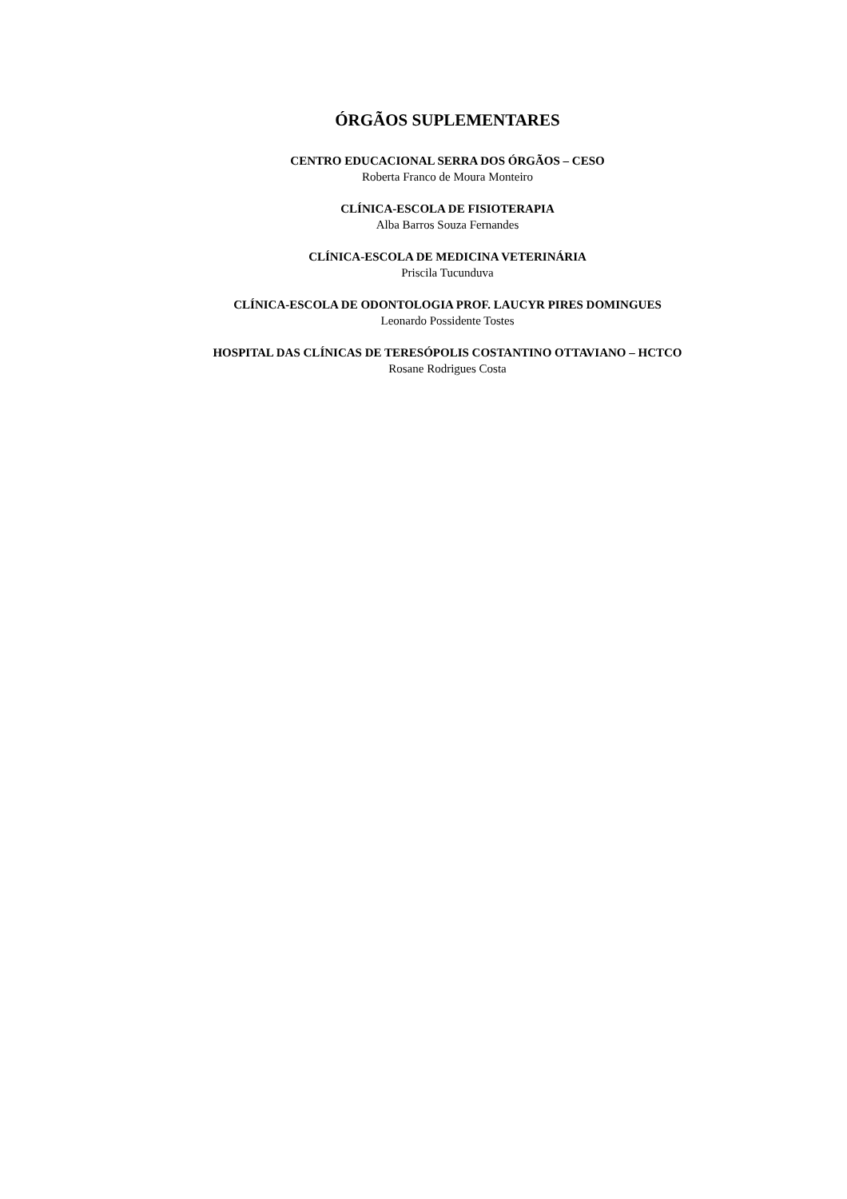ÓRGÃOS SUPLEMENTARES
CENTRO EDUCACIONAL SERRA DOS ÓRGÃOS – CESO
Roberta Franco de Moura Monteiro
CLÍNICA-ESCOLA DE FISIOTERAPIA
Alba Barros Souza Fernandes
CLÍNICA-ESCOLA DE MEDICINA VETERINÁRIA
Priscila Tucunduva
CLÍNICA-ESCOLA DE ODONTOLOGIA PROF. LAUCYR PIRES DOMINGUES
Leonardo Possidente Tostes
HOSPITAL DAS CLÍNICAS DE TERESÓPOLIS COSTANTINO OTTAVIANO – HCTCO
Rosane Rodrigues Costa